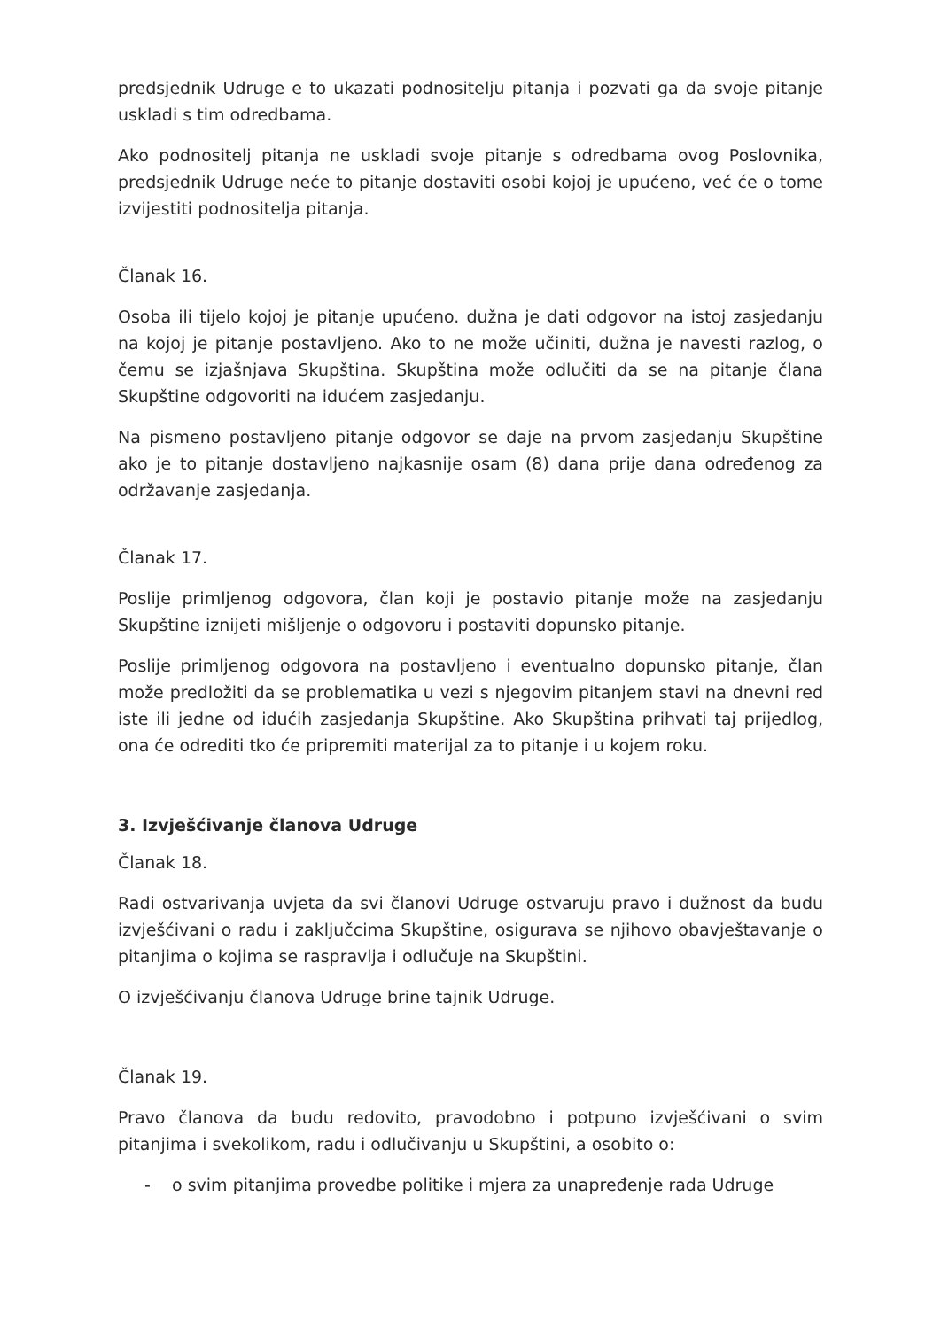predsjednik Udruge e to ukazati podnositelju pitanja i pozvati ga da svoje pitanje uskladi s tim odredbama.
Ako podnositelj pitanja ne uskladi svoje pitanje s odredbama ovog Poslovnika, predsjednik Udruge neće to pitanje dostaviti osobi kojoj je upućeno, već će o tome izvijestiti podnositelja pitanja.
Članak 16.
Osoba ili tijelo kojoj je pitanje upućeno. dužna je dati odgovor na istoj zasjedanju na kojoj je pitanje postavljeno. Ako to ne može učiniti, dužna je navesti razlog, o čemu se izjašnjava Skupština. Skupština može odlučiti da se na pitanje člana Skupštine odgovoriti na idućem zasjedanju.
Na pismeno postavljeno pitanje odgovor se daje na prvom zasjedanju Skupštine ako je to pitanje dostavljeno najkasnije osam (8) dana prije dana određenog za održavanje zasjedanja.
Članak 17.
Poslije primljenog odgovora, član koji je postavio pitanje može na zasjedanju Skupštine iznijeti mišljenje o odgovoru i postaviti dopunsko pitanje.
Poslije primljenog odgovora na postavljeno i eventualno dopunsko pitanje, član može predložiti da se problematika u vezi s njegovim pitanjem stavi na dnevni red iste ili jedne od idućih zasjedanja Skupštine. Ako Skupština prihvati taj prijedlog, ona će odrediti tko će pripremiti materijal za to pitanje i u kojem roku.
3. Izvješćivanje članova Udruge
Članak 18.
Radi ostvarivanja uvjeta da svi članovi Udruge ostvaruju pravo i dužnost da budu izvješćivani o radu i zaključcima Skupštine, osigurava se njihovo obavještavanje o pitanjima o kojima se raspravlja i odlučuje na Skupštini.
O izvješćivanju članova Udruge brine tajnik Udruge.
Članak 19.
Pravo članova da budu redovito, pravodobno i potpuno izvješćivani o svim pitanjima i svekolikom, radu i odlučivanju u Skupštini, a osobito o:
- o svim pitanjima provedbe politike i mjera za unapređenje rada Udruge